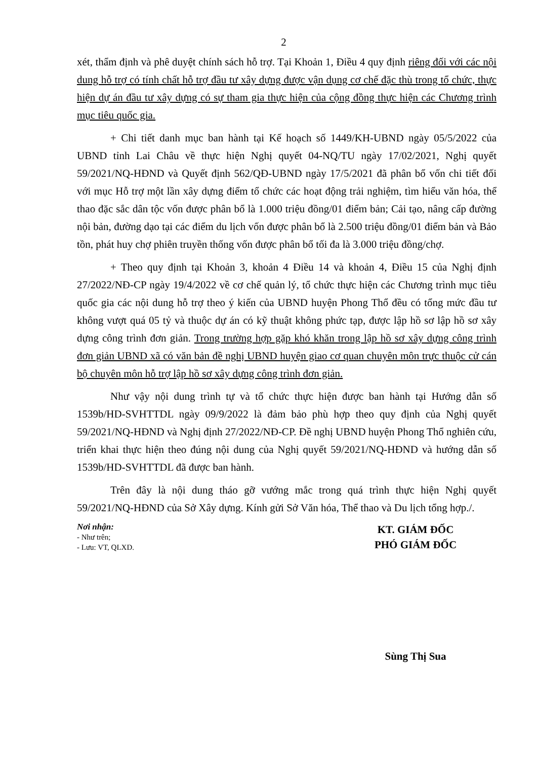2
xét, thẩm định và phê duyệt chính sách hỗ trợ. Tại Khoản 1, Điều 4 quy định riêng đối với các nội dung hỗ trợ có tính chất hỗ trợ đầu tư xây dựng được vận dụng cơ chế đặc thù trong tổ chức, thực hiện dự án đầu tư xây dựng có sự tham gia thực hiện của cộng đồng thực hiện các Chương trình mục tiêu quốc gia.
+ Chi tiết danh mục ban hành tại Kế hoạch số 1449/KH-UBND ngày 05/5/2022 của UBND tỉnh Lai Châu về thực hiện Nghị quyết 04-NQ/TU ngày 17/02/2021, Nghị quyết 59/2021/NQ-HĐND và Quyết định 562/QĐ-UBND ngày 17/5/2021 đã phân bổ vốn chi tiết đối với mục Hỗ trợ một lần xây dựng điểm tổ chức các hoạt động trải nghiệm, tìm hiểu văn hóa, thể thao đặc sắc dân tộc vốn được phân bổ là 1.000 triệu đồng/01 điểm bản; Cải tạo, nâng cấp đường nội bản, đường dạo tại các điểm du lịch vốn được phân bổ là 2.500 triệu đồng/01 điểm bản và Bảo tồn, phát huy chợ phiên truyền thống vốn được phân bổ tối đa là 3.000 triệu đồng/chợ.
+ Theo quy định tại Khoản 3, khoản 4 Điều 14 và khoản 4, Điều 15 của Nghị định 27/2022/NĐ-CP ngày 19/4/2022 về cơ chế quản lý, tổ chức thực hiện các Chương trình mục tiêu quốc gia các nội dung hỗ trợ theo ý kiến của UBND huyện Phong Thổ đều có tổng mức đầu tư không vượt quá 05 tỷ và thuộc dự án có kỹ thuật không phức tạp, được lập hồ sơ lập hồ sơ xây dựng công trình đơn giản. Trong trường hợp gặp khó khăn trong lập hồ sơ xây dựng công trình đơn giản UBND xã có văn bản đề nghị UBND huyện giao cơ quan chuyên môn trực thuộc cử cán bộ chuyên môn hỗ trợ lập hồ sơ xây dựng công trình đơn giản.
Như vậy nội dung trình tự và tổ chức thực hiện được ban hành tại Hướng dẫn số 1539b/HD-SVHTTDL ngày 09/9/2022 là đảm bảo phù hợp theo quy định của Nghị quyết 59/2021/NQ-HĐND và Nghị định 27/2022/NĐ-CP. Đề nghị UBND huyện Phong Thổ nghiên cứu, triển khai thực hiện theo đúng nội dung của Nghị quyết 59/2021/NQ-HĐND và hướng dẫn số 1539b/HD-SVHTTDL đã được ban hành.
Trên đây là nội dung tháo gỡ vướng mắc trong quá trình thực hiện Nghị quyết 59/2021/NQ-HĐND của Sở Xây dựng. Kính gửi Sở Văn hóa, Thể thao và Du lịch tổng hợp./.
Nơi nhận:
- Như trên;
- Lưu: VT, QLXD.
KT. GIÁM ĐỐC
PHÓ GIÁM ĐỐC
Sùng Thị Sua